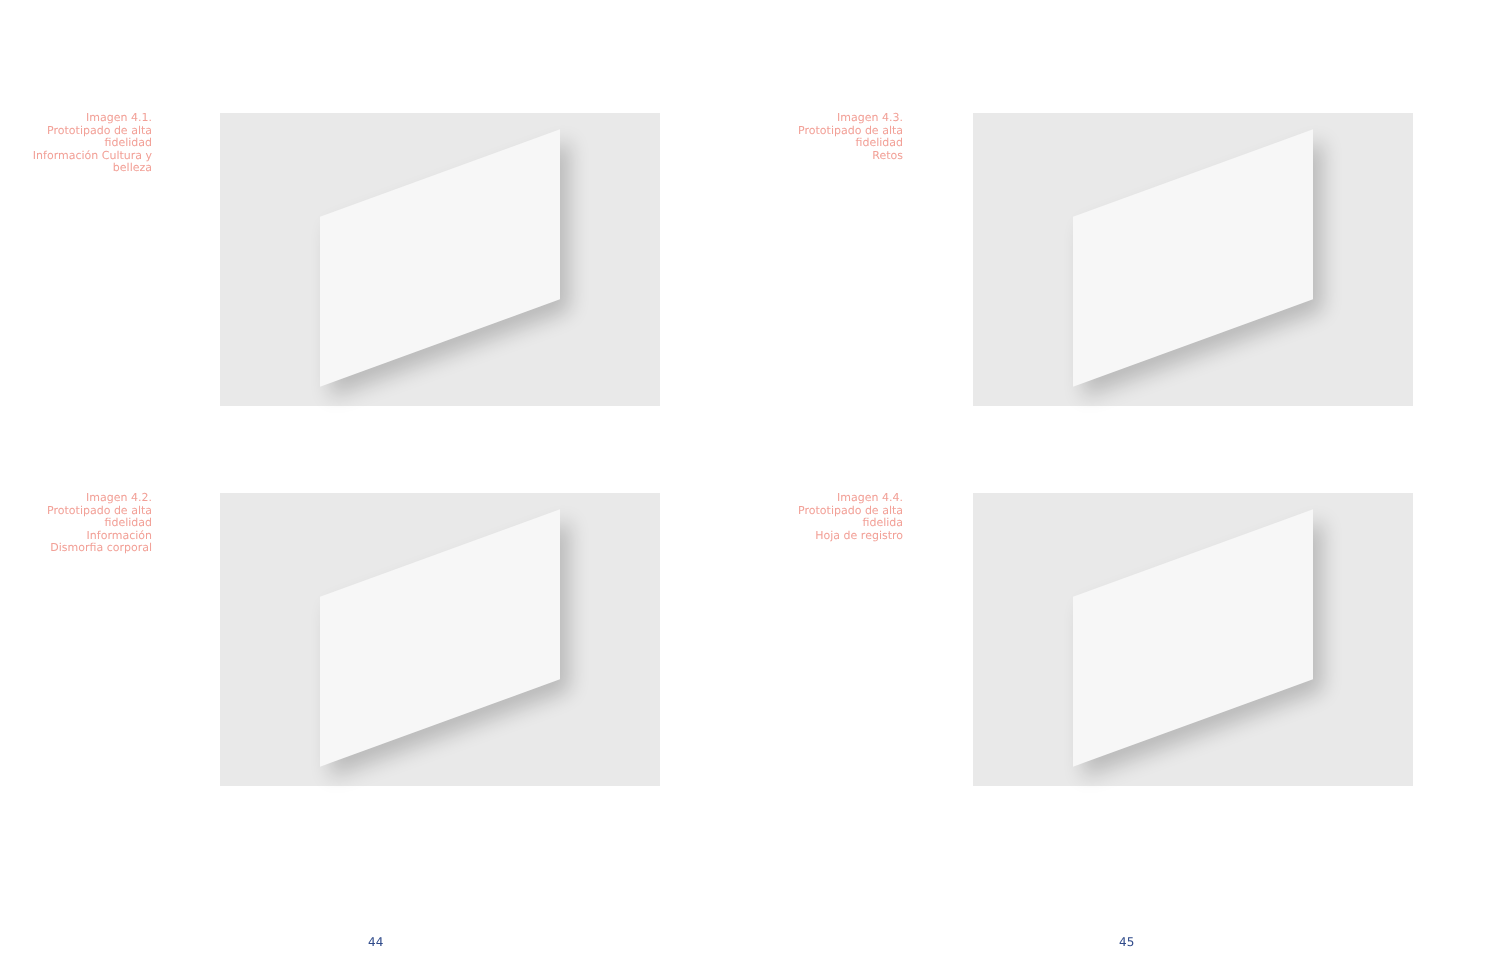Imagen 4.1.
Prototipado de alta fidelidad
Información Cultura y belleza
Imagen 4.2.
Prototipado de alta fidelidad
Información
Dismorfia corporal
44
Imagen 4.3.
Prototipado de alta fidelidad
Retos
Imagen 4.4.
Prototipado de alta fidelida
Hoja de registro
45